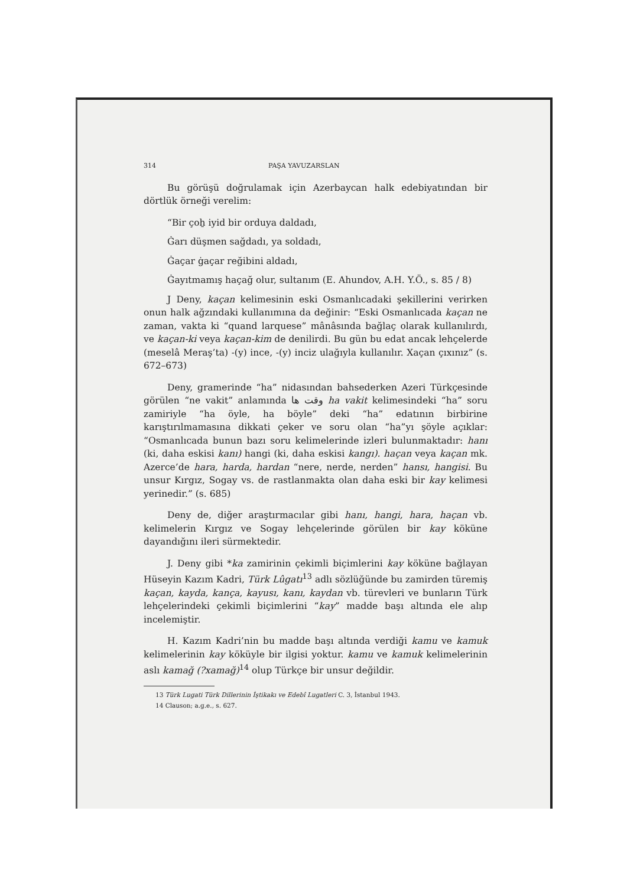314 PAŞA YAVUZARSLAN
Bu görüşü doğrulamak için Azerbaycan halk edebiyatından bir dörtlük örneği verelim:
“Bir çoẖ iyid bir orduya daldadı,
Ġarı düşmen sağdadı, ya soldadı,
Ġaçar ġaçar reğibini aldadı,
Ġayıtmamış haçağ olur, sultanım (E. Ahundov, A.H. Y.Ö., s. 85 / 8)
J Deny, kaçan kelimesinin eski Osmanlıcadaki şekillerini verirken onun halk ağzındaki kullanımına da değinir: “Eski Osmanlıcada kaçan ne zaman, vakta ki “quand larquese” mânâsında bağlaç olarak kullanılırdı, ve kaçan-ki veya kaçan-kim de denilirdi. Bu gün bu edat ancak lehçelerde (meselâ Meraş’ta) -(y) ince, -(y) inciz ulağıyla kullanılır. Xaçan çıxınız” (s. 672–673)
Deny, gramerinde “ha” nidasından bahsederken Azeri Türkçesinde görülen “ne vakit” anlamında وقت ها ha vakit kelimesindeki “ha” soru zamiriyle “ha öyle, ha böyle” deki “ha” edatının birbirine karıştırılmamasına dikkati çeker ve soru olan “ha”yı şöyle açıklar: “Osmanlıcada bunun bazı soru kelimelerinde izleri bulunmaktadır: hanı (ki, daha eskisi kanı) hangi (ki, daha eskisi kangı). haçan veya kaçan mk. Azerce’de hara, harda, hardan “nere, nerde, nerden” hansı, hangisi. Bu unsur Kırgız, Sogay vs. de rastlanmakta olan daha eski bir kay kelimesi yerinedir.” (s. 685)
Deny de, diğer araştırmacılar gibi hanı, hangi, hara, haçan vb. kelimelerin Kırgız ve Sogay lehçelerinde görülen bir kay köküne dayandığını ileri sürmektedir.
J. Deny gibi *ka zamirinin çekimli biçimlerini kay köküne bağlayan Hüseyin Kazım Kadri, Türk Lûgatı<sup>13</sup> adlı sözlüğünde bu zamirden türemiş kaçan, kayda, kança, kayusı, kanı, kaydan vb. türevleri ve bunların Türk lehçelerindeki çekimli biçimlerini “kay” madde başı altında ele alıp incelemiştir.
H. Kazım Kadri’nin bu madde başı altında verdiği kamu ve kamuk kelimelerinin kay köküyle bir ilgisi yoktur. kamu ve kamuk kelimelerinin aslı kamağ (?xamağ)<sup>14</sup> olup Türkçe bir unsur değildir.
13 Türk Lugati Türk Dillerinin İştikakı ve Edebî Lugatleri C. 3, İstanbul 1943.
14 Clauson; a.g.e., s. 627.